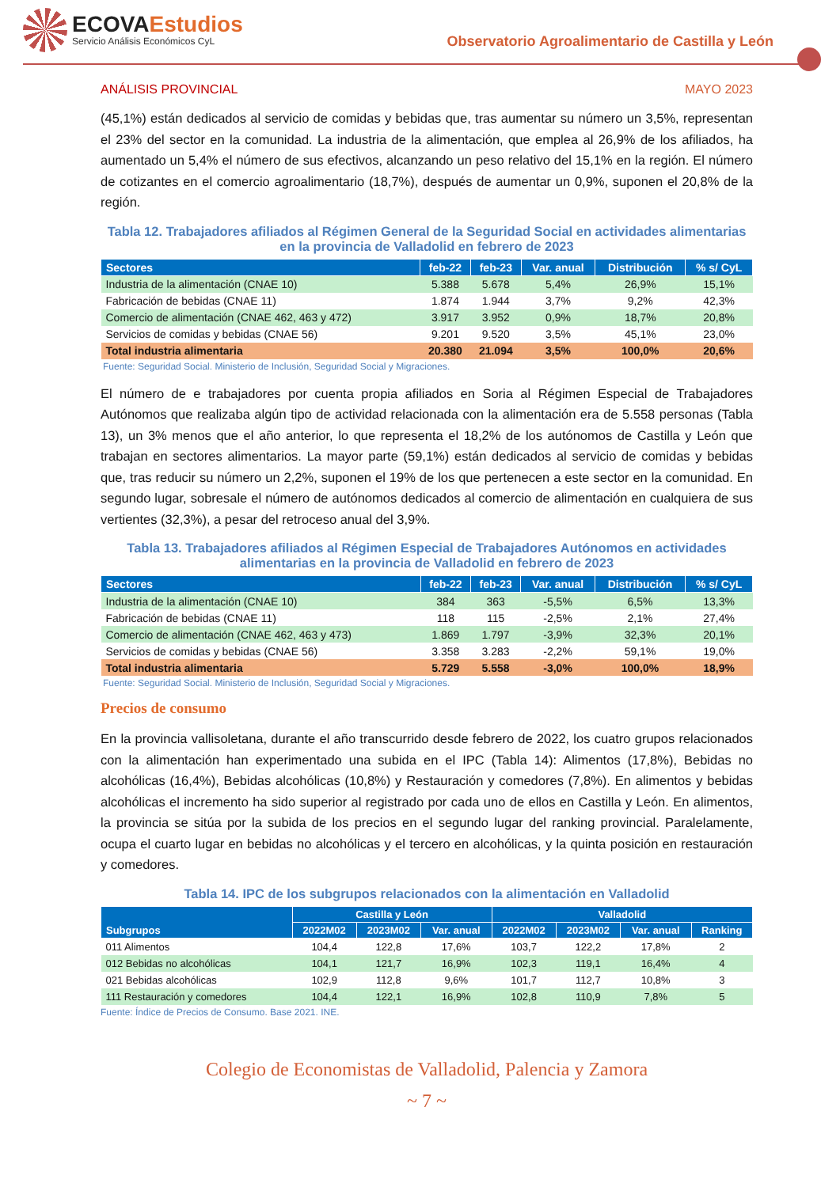ECOVAEstudios
Servicio Análisis Económicos CyL
Observatorio Agroalimentario de Castilla y León
ANÁLISIS PROVINCIAL MAYO 2023
(45,1%) están dedicados al servicio de comidas y bebidas que, tras aumentar su número un 3,5%, representan el 23% del sector en la comunidad. La industria de la alimentación, que emplea al 26,9% de los afiliados, ha aumentado un 5,4% el número de sus efectivos, alcanzando un peso relativo del 15,1% en la región. El número de cotizantes en el comercio agroalimentario (18,7%), después de aumentar un 0,9%, suponen el 20,8% de la región.
Tabla 12. Trabajadores afiliados al Régimen General de la Seguridad Social en actividades alimentarias en la provincia de Valladolid en febrero de 2023
| Sectores | feb-22 | feb-23 | Var. anual | Distribución | % s/ CyL |
| --- | --- | --- | --- | --- | --- |
| Industria de la alimentación (CNAE 10) | 5.388 | 5.678 | 5,4% | 26,9% | 15,1% |
| Fabricación de bebidas (CNAE 11) | 1.874 | 1.944 | 3,7% | 9,2% | 42,3% |
| Comercio de alimentación (CNAE 462, 463 y 472) | 3.917 | 3.952 | 0,9% | 18,7% | 20,8% |
| Servicios de comidas y bebidas (CNAE 56) | 9.201 | 9.520 | 3,5% | 45,1% | 23,0% |
| Total industria alimentaria | 20.380 | 21.094 | 3,5% | 100,0% | 20,6% |
Fuente: Seguridad Social. Ministerio de Inclusión, Seguridad Social y Migraciones.
El número de e trabajadores por cuenta propia afiliados en Soria al Régimen Especial de Trabajadores Autónomos que realizaba algún tipo de actividad relacionada con la alimentación era de 5.558 personas (Tabla 13), un 3% menos que el año anterior, lo que representa el 18,2% de los autónomos de Castilla y León que trabajan en sectores alimentarios. La mayor parte (59,1%) están dedicados al servicio de comidas y bebidas que, tras reducir su número un 2,2%, suponen el 19% de los que pertenecen a este sector en la comunidad. En segundo lugar, sobresale el número de autónomos dedicados al comercio de alimentación en cualquiera de sus vertientes (32,3%), a pesar del retroceso anual del 3,9%.
Tabla 13. Trabajadores afiliados al Régimen Especial de Trabajadores Autónomos en actividades alimentarias en la provincia de Valladolid en febrero de 2023
| Sectores | feb-22 | feb-23 | Var. anual | Distribución | % s/ CyL |
| --- | --- | --- | --- | --- | --- |
| Industria de la alimentación (CNAE 10) | 384 | 363 | -5,5% | 6,5% | 13,3% |
| Fabricación de bebidas (CNAE 11) | 118 | 115 | -2,5% | 2,1% | 27,4% |
| Comercio de alimentación (CNAE 462, 463 y 473) | 1.869 | 1.797 | -3,9% | 32,3% | 20,1% |
| Servicios de comidas y bebidas (CNAE 56) | 3.358 | 3.283 | -2,2% | 59,1% | 19,0% |
| Total industria alimentaria | 5.729 | 5.558 | -3,0% | 100,0% | 18,9% |
Fuente: Seguridad Social. Ministerio de Inclusión, Seguridad Social y Migraciones.
Precios de consumo
En la provincia vallisoletana, durante el año transcurrido desde febrero de 2022, los cuatro grupos relacionados con la alimentación han experimentado una subida en el IPC (Tabla 14): Alimentos (17,8%), Bebidas no alcohólicas (16,4%), Bebidas alcohólicas (10,8%) y Restauración y comedores (7,8%). En alimentos y bebidas alcohólicas el incremento ha sido superior al registrado por cada uno de ellos en Castilla y León. En alimentos, la provincia se sitúa por la subida de los precios en el segundo lugar del ranking provincial. Paralelamente, ocupa el cuarto lugar en bebidas no alcohólicas y el tercero en alcohólicas, y la quinta posición en restauración y comedores.
Tabla 14. IPC de los subgrupos relacionados con la alimentación en Valladolid
| Subgrupos | Castilla y León | | | Valladolid | | | |
| --- | --- | --- | --- | --- | --- | --- | --- |
| | 2022M02 | 2023M02 | Var. anual | 2022M02 | 2023M02 | Var. anual | Ranking |
| 011 Alimentos | 104,4 | 122,8 | 17,6% | 103,7 | 122,2 | 17,8% | 2 |
| 012 Bebidas no alcohólicas | 104,1 | 121,7 | 16,9% | 102,3 | 119,1 | 16,4% | 4 |
| 021 Bebidas alcohólicas | 102,9 | 112,8 | 9,6% | 101,7 | 112,7 | 10,8% | 3 |
| 111 Restauración y comedores | 104,4 | 122,1 | 16,9% | 102,8 | 110,9 | 7,8% | 5 |
Fuente: Índice de Precios de Consumo. Base 2021. INE.
Colegio de Economistas de Valladolid, Palencia y Zamora
~ 7 ~